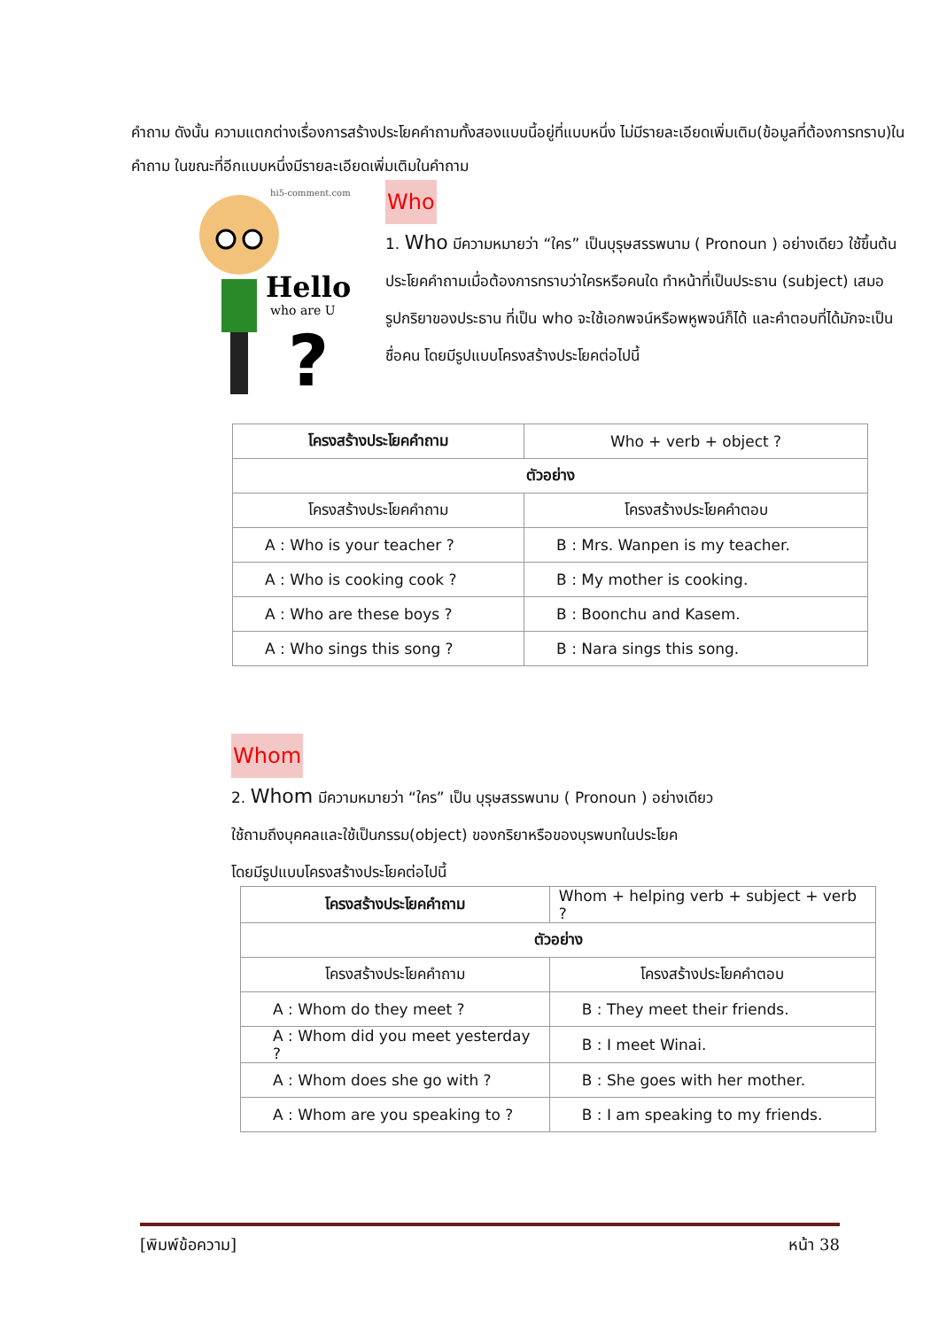คำถาม ดังนั้น ความแตกต่างเรื่องการสร้างประโยคคำถามทั้งสองแบบนี้อยู่ที่แบบหนึ่ง ไม่มีรายละเอียดเพิ่มเติม(ข้อมูลที่ต้องการทราบ)ในคำถาม ในขณะที่อีกแบบหนึ่งมีรายละเอียดเพิ่มเติมในคำถาม
hi5-comment.com
Hello
who are U
?
Who
1. Who มีความหมายว่า “ใคร” เป็นบุรุษสรรพนาม ( Pronoun ) อย่างเดียว ใช้ขึ้นต้นประโยคคำถามเมื่อต้องการทราบว่าใครหรือคนใด ทำหน้าที่เป็นประธาน (subject) เสมอ รูปกริยาของประธาน ที่เป็น who จะใช้เอกพจน์หรือพหูพจน์ก็ได้ และคำตอบที่ได้มักจะเป็นชื่อคน โดยมีรูปแบบโครงสร้างประโยคต่อไปนี้
| โครงสร้างประโยคคำถาม | Who + verb + object ? |
| ตัวอย่าง | |
| โครงสร้างประโยคคำถาม | โครงสร้างประโยคคำตอบ |
| A : Who is your teacher ? | B : Mrs. Wanpen is my teacher. |
| A : Who is cooking cook ? | B : My mother is cooking. |
| A : Who are these boys ? | B : Boonchu and Kasem. |
| A : Who sings this song ? | B : Nara sings this song. |
Whom
2. Whom มีความหมายว่า “ใคร” เป็น บุรุษสรรพนาม ( Pronoun ) อย่างเดียว
ใช้ถามถึงบุคคลและใช้เป็นกรรม(object) ของกริยาหรือของบุรพบทในประโยค
โดยมีรูปแบบโครงสร้างประโยคต่อไปนี้
| โครงสร้างประโยคคำถาม | Whom + helping verb + subject + verb ? |
| ตัวอย่าง | |
| โครงสร้างประโยคคำถาม | โครงสร้างประโยคคำตอบ |
| A : Whom do they meet ? | B : They meet their friends. |
| A : Whom did you meet yesterday ? | B : I meet Winai. |
| A : Whom does she go with ? | B : She goes with her mother. |
| A : Whom are you speaking to ? | B : I am speaking to my friends. |
[พิมพ์ข้อความ] หน้า 38